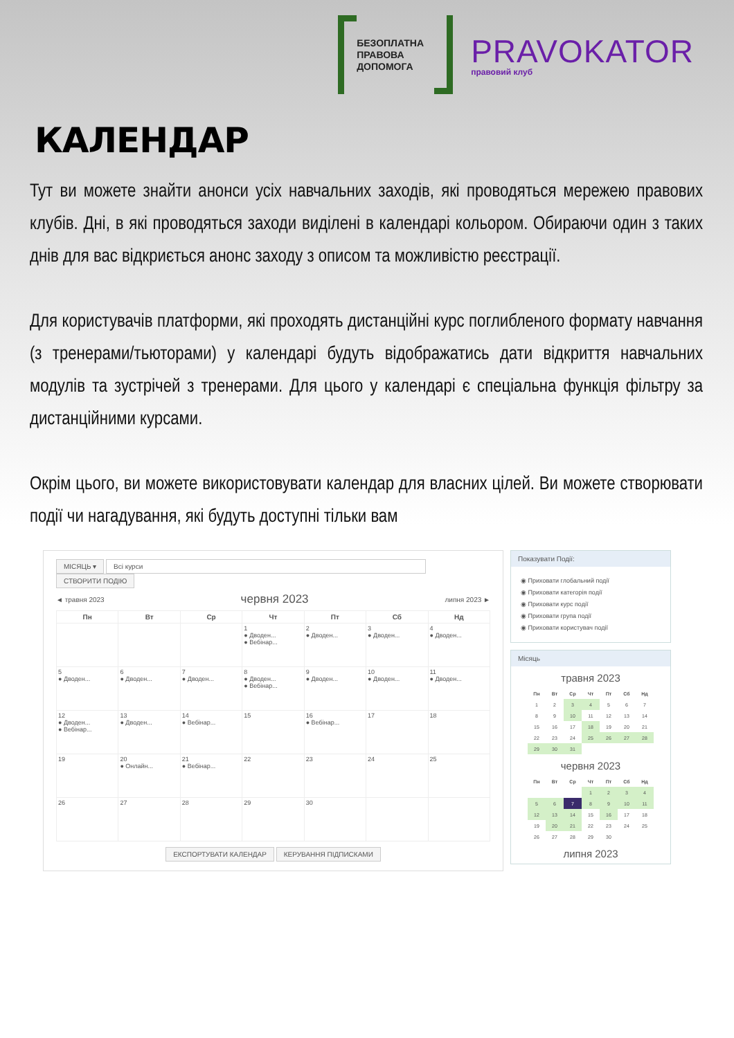БЕЗОПЛАТНА
ПРАВОВА
ДОПОМОГА
PRAVOKATOR
правовий клуб
КАЛЕНДАР
Тут ви можете знайти анонси усіх навчальних заходів, які проводяться мережею правових клубів. Дні, в які проводяться заходи виділені в календарі кольором. Обираючи один з таких днів для вас відкриється анонс заходу з описом та можливістю реєстрації.
Для користувачів платформи, які проходять дистанційні курс поглибленого формату навчання (з тренерами/тьюторами) у календарі будуть відображатись дати відкриття навчальних модулів та зустрічей з тренерами. Для цього у календарі є спеціальна функція фільтру за дистанційними курсами.
Окрім цього, ви можете використовувати календар для власних цілей. Ви можете створювати події чи нагадування, які будуть доступні тільки вам
МІСЯЦЬ ▾ Всі курси
СТВОРИТИ ПОДІЮ
◄ травня 2023 червня 2023 липня 2023 ►
| Пн | Вт | Ср | Чт | Пт | Сб | Нд |
| --- | --- | --- | --- | --- | --- | --- |
| | | | 1 ● Дводен... ● Вебінар... | 2 ● Дводен... | 3 ● Дводен... | 4 ● Дводен... |
| 5 ● Дводен... | 6 ● Дводен... | 7 ● Дводен... | 8 ● Дводен... ● Вебінар... | 9 ● Дводен... | 10 ● Дводен... | 11 ● Дводен... |
| 12 ● Дводен... ● Вебінар... | 13 ● Дводен... | 14 ● Вебінар... | 15 | 16 ● Вебінар... | 17 | 18 |
| 19 | 20 ● Онлайн... | 21 ● Вебінар... | 22 | 23 | 24 | 25 |
| 26 | 27 | 28 | 29 | 30 | | |
ЕКСПОРТУВАТИ КАЛЕНДАР КЕРУВАННЯ ПІДПИСКАМИ
Показувати Події:
◉ Приховати глобальний події
◉ Приховати категорія події
◉ Приховати курс події
◉ Приховати група події
◉ Приховати користувач події
Місяць
травня 2023
| Пн | Вт | Ср | Чт | Пт | Сб | Нд |
| --- | --- | --- | --- | --- | --- | --- |
| 1 | 2 | 3 | 4 | 5 | 6 | 7 |
| 8 | 9 | 10 | 11 | 12 | 13 | 14 |
| 15 | 16 | 17 | 18 | 19 | 20 | 21 |
| 22 | 23 | 24 | 25 | 26 | 27 | 28 |
| 29 | 30 | 31 | | | | |
червня 2023
| Пн | Вт | Ср | Чт | Пт | Сб | Нд |
| --- | --- | --- | --- | --- | --- | --- |
| | | | 1 | 2 | 3 | 4 |
| 5 | 6 | 7 | 8 | 9 | 10 | 11 |
| 12 | 13 | 14 | 15 | 16 | 17 | 18 |
| 19 | 20 | 21 | 22 | 23 | 24 | 25 |
| 26 | 27 | 28 | 29 | 30 | | |
липня 2023